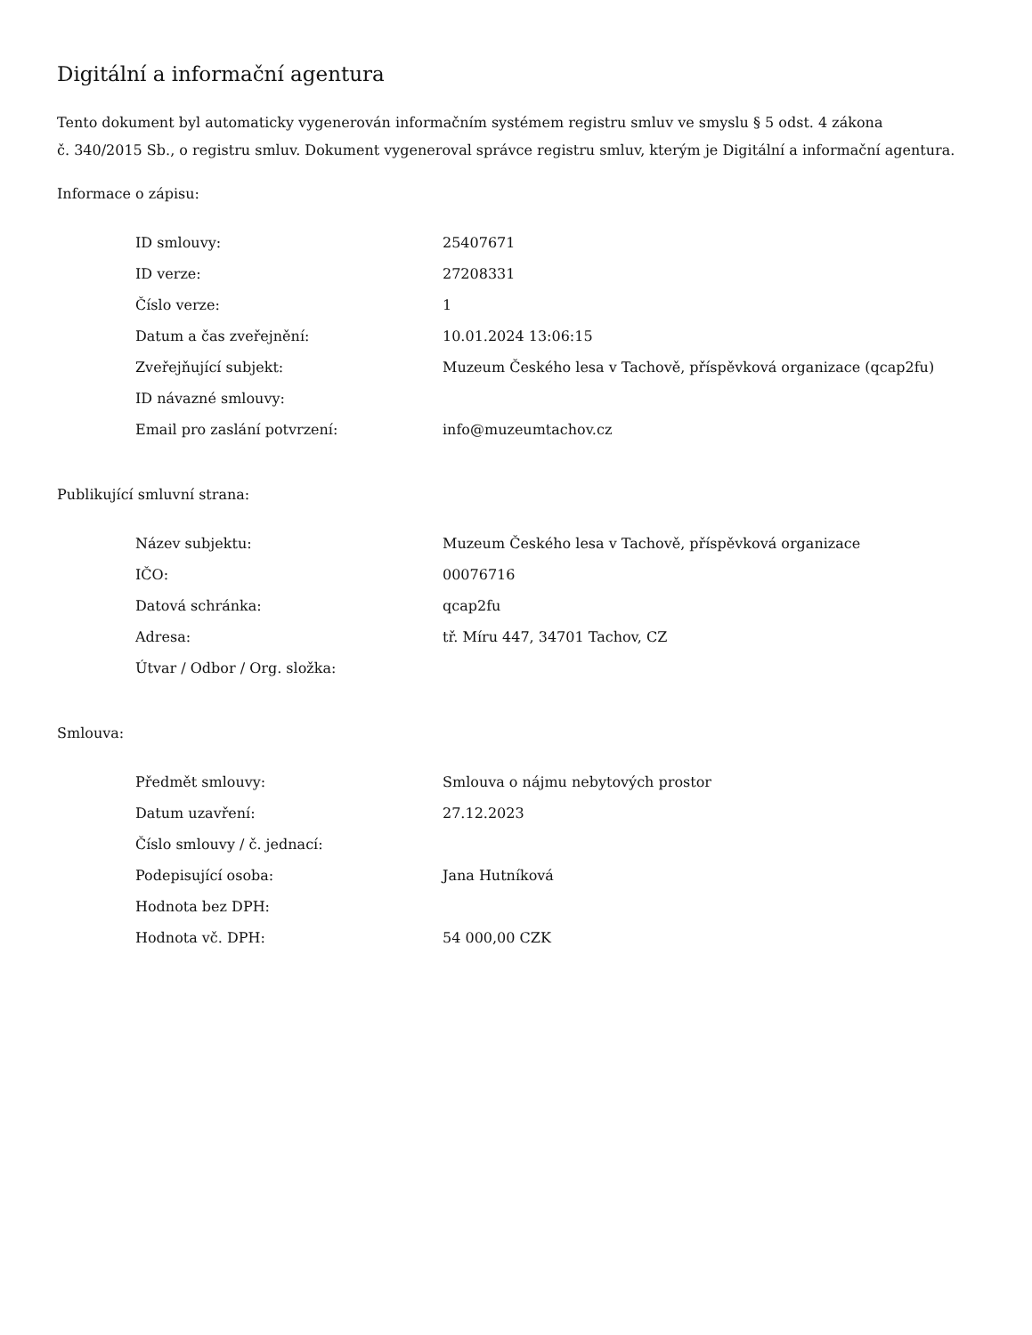Digitální a informační agentura
Tento dokument byl automaticky vygenerován informačním systémem registru smluv ve smyslu § 5 odst. 4 zákona
č. 340/2015 Sb., o registru smluv. Dokument vygeneroval správce registru smluv, kterým je Digitální a informační agentura.
Informace o zápisu:
| ID smlouvy: | 25407671 |
| ID verze: | 27208331 |
| Číslo verze: | 1 |
| Datum a čas zveřejnění: | 10.01.2024 13:06:15 |
| Zveřejňující subjekt: | Muzeum Českého lesa v Tachově, příspěvková organizace (qcap2fu) |
| ID návazné smlouvy: | |
| Email pro zaslání potvrzení: | info@muzeumtachov.cz |
Publikující smluvní strana:
| Název subjektu: | Muzeum Českého lesa v Tachově, příspěvková organizace |
| IČO: | 00076716 |
| Datová schránka: | qcap2fu |
| Adresa: | tř. Míru 447, 34701 Tachov, CZ |
| Útvar / Odbor / Org. složka: | |
Smlouva:
| Předmět smlouvy: | Smlouva o nájmu nebytových prostor |
| Datum uzavření: | 27.12.2023 |
| Číslo smlouvy / č. jednací: | |
| Podepisující osoba: | Jana Hutníková |
| Hodnota bez DPH: | |
| Hodnota vč. DPH: | 54 000,00 CZK |